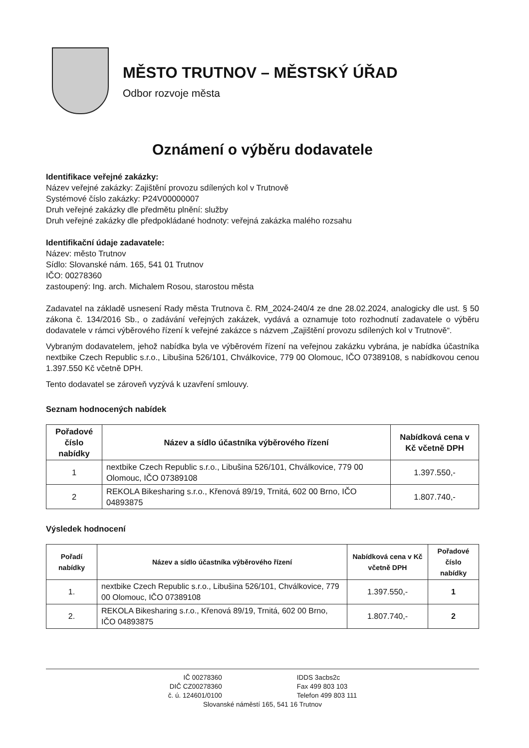MĚSTO TRUTNOV – MĚSTSKÝ ÚŘAD
Odbor rozvoje města
Oznámení o výběru dodavatele
Identifikace veřejné zakázky:
Název veřejné zakázky: Zajištění provozu sdílených kol v Trutnově
Systémové číslo zakázky: P24V00000007
Druh veřejné zakázky dle předmětu plnění: služby
Druh veřejné zakázky dle předpokládané hodnoty: veřejná zakázka malého rozsahu
Identifikační údaje zadavatele:
Název: město Trutnov
Sídlo: Slovanské nám. 165, 541 01 Trutnov
IČO: 00278360
zastoupený: Ing. arch. Michalem Rosou, starostou města
Zadavatel na základě usnesení Rady města Trutnova č. RM_2024-240/4 ze dne 28.02.2024, analogicky dle ust. § 50 zákona č. 134/2016 Sb., o zadávání veřejných zakázek, vydává a oznamuje toto rozhodnutí zadavatele o výběru dodavatele v rámci výběrového řízení k veřejné zakázce s názvem „Zajištění provozu sdílených kol v Trutnově“.
Vybraným dodavatelem, jehož nabídka byla ve výběrovém řízení na veřejnou zakázku vybrána, je nabídka účastníka nextbike Czech Republic s.r.o., Libušina 526/101, Chválkovice, 779 00 Olomouc, IČO 07389108, s nabídkovou cenou 1.397.550 Kč včetně DPH.
Tento dodavatel se zároveň vyzývá k uzavření smlouvy.
Seznam hodnocených nabídek
| Pořadové číslo nabídky | Název a sídlo účastníka výběrového řízení | Nabídková cena v Kč včetně DPH |
| --- | --- | --- |
| 1 | nextbike Czech Republic s.r.o., Libušina 526/101, Chválkovice, 779 00 Olomouc, IČO 07389108 | 1.397.550,- |
| 2 | REKOLA Bikesharing s.r.o., Křenová 89/19, Trnitá, 602 00 Brno, IČO 04893875 | 1.807.740,- |
Výsledek hodnocení
| Pořadí nabídky | Název a sídlo účastníka výběrového řízení | Nabídková cena v Kč včetně DPH | Pořadové číslo nabídky |
| --- | --- | --- | --- |
| 1. | nextbike Czech Republic s.r.o., Libušina 526/101, Chválkovice, 779 00 Olomouc, IČO 07389108 | 1.397.550,- | 1 |
| 2. | REKOLA Bikesharing s.r.o., Křenová 89/19, Trnitá, 602 00 Brno, IČO 04893875 | 1.807.740,- | 2 |
IČ 00278360
DIČ CZ00278360
č. ú. 124601/0100
IDDS 3acbs2c
Fax 499 803 103
Telefon 499 803 111
Slovanské náměstí 165, 541 16 Trutnov